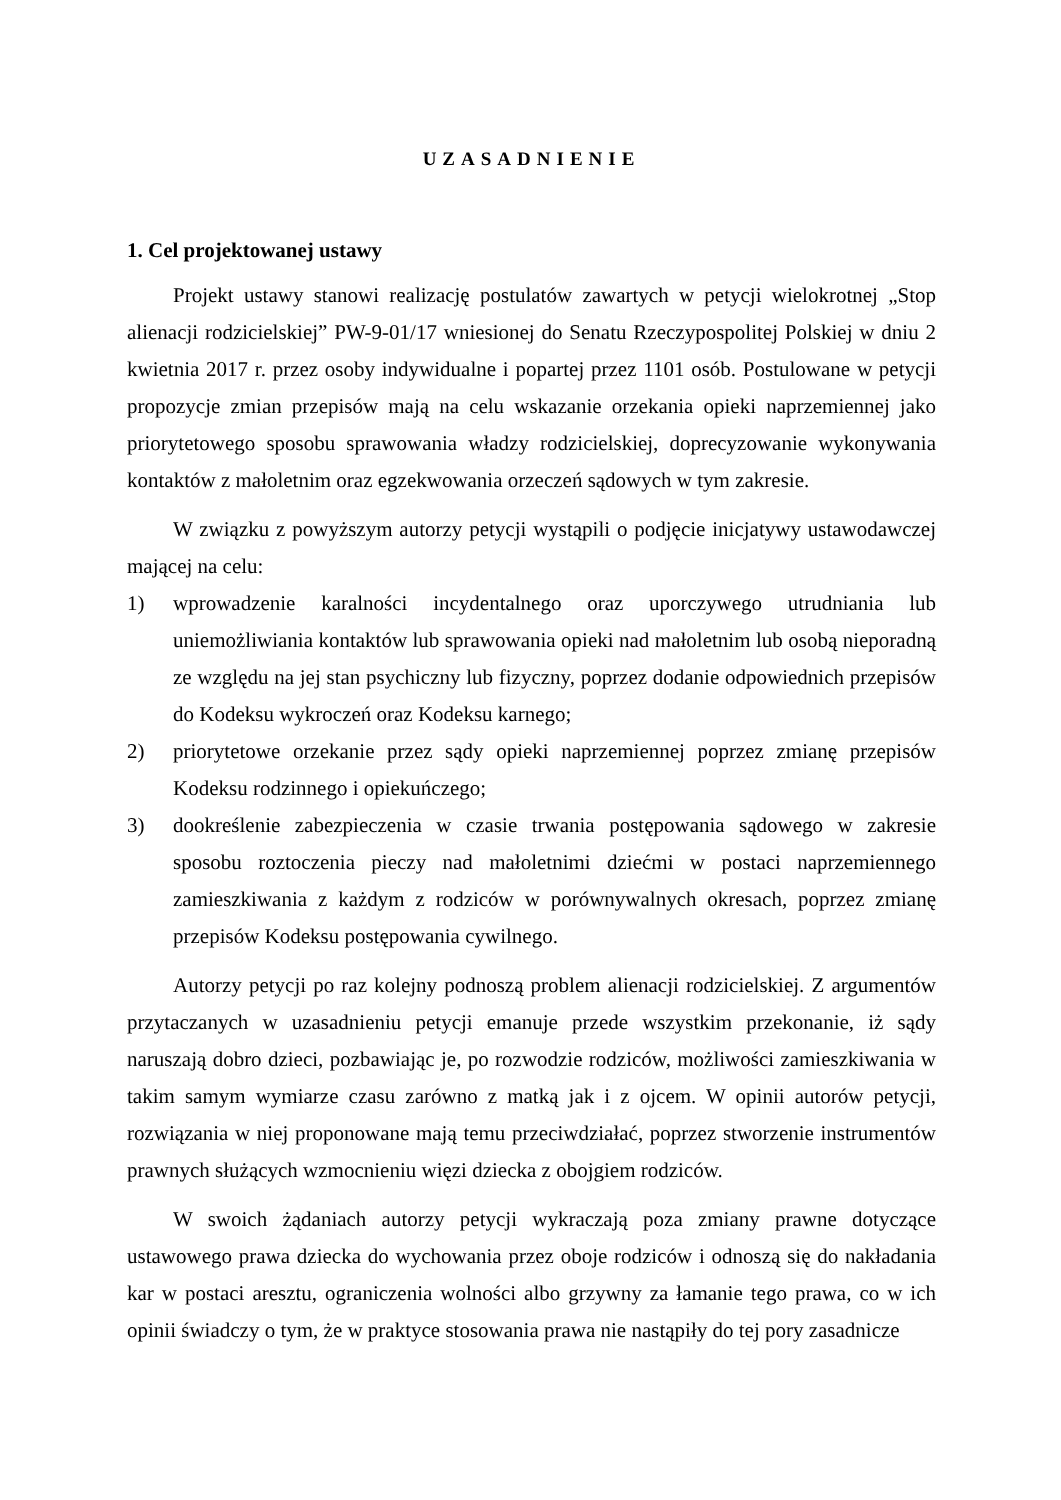UZASADNIENIE
1. Cel projektowanej ustawy
Projekt ustawy stanowi realizację postulatów zawartych w petycji wielokrotnej „Stop alienacji rodzicielskiej” PW-9-01/17 wniesionej do Senatu Rzeczypospolitej Polskiej w dniu 2 kwietnia 2017 r. przez osoby indywidualne i popartej przez 1101 osób. Postulowane w petycji propozycje zmian przepisów mają na celu wskazanie orzekania opieki naprzemiennej jako priorytetowego sposobu sprawowania władzy rodzicielskiej, doprecyzowanie wykonywania kontaktów z małoletnim oraz egzekwowania orzeczeń sądowych w tym zakresie.
W związku z powyższym autorzy petycji wystąpili o podjęcie inicjatywy ustawodawczej mającej na celu:
1) wprowadzenie karalności incydentalnego oraz uporczywego utrudniania lub uniemożliwiania kontaktów lub sprawowania opieki nad małoletnim lub osobą nieporadną ze względu na jej stan psychiczny lub fizyczny, poprzez dodanie odpowiednich przepisów do Kodeksu wykroczeń oraz Kodeksu karnego;
2) priorytetowe orzekanie przez sądy opieki naprzemiennej poprzez zmianę przepisów Kodeksu rodzinnego i opiekuńczego;
3) dookreślenie zabezpieczenia w czasie trwania postępowania sądowego w zakresie sposobu roztoczenia pieczy nad małoletnimi dziećmi w postaci naprzemiennego zamieszkiwania z każdym z rodziców w porównywalnych okresach, poprzez zmianę przepisów Kodeksu postępowania cywilnego.
Autorzy petycji po raz kolejny podnoszą problem alienacji rodzicielskiej. Z argumentów przytaczanych w uzasadnieniu petycji emanuje przede wszystkim przekonanie, iż sądy naruszają dobro dzieci, pozbawiając je, po rozwodzie rodziców, możliwości zamieszkiwania w takim samym wymiarze czasu zarówno z matką jak i z ojcem. W opinii autorów petycji, rozwiązania w niej proponowane mają temu przeciwdziałać, poprzez stworzenie instrumentów prawnych służących wzmocnieniu więzi dziecka z obojgiem rodziców.
W swoich żądaniach autorzy petycji wykraczają poza zmiany prawne dotyczące ustawowego prawa dziecka do wychowania przez oboje rodziców i odnoszą się do nakładania kar w postaci aresztu, ograniczenia wolności albo grzywny za łamanie tego prawa, co w ich opinii świadczy o tym, że w praktyce stosowania prawa nie nastąpiły do tej pory zasadnicze